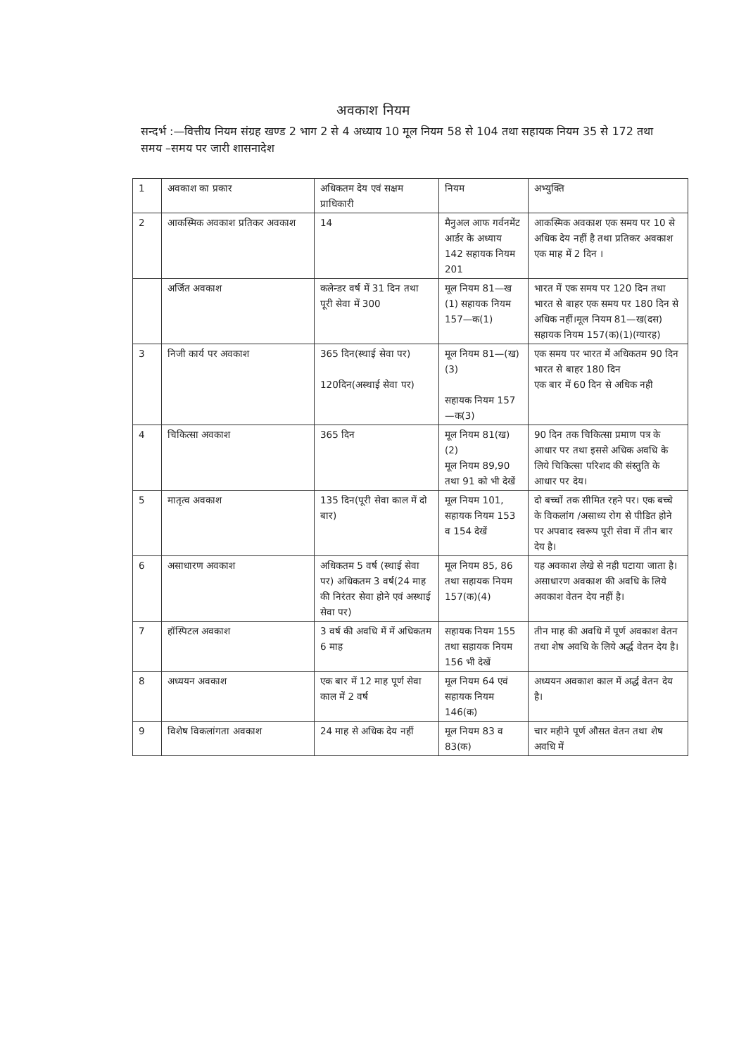अवकाश नियम
सन्दर्भ :—वित्तीय नियम संग्रह खण्ड 2 भाग 2 से 4 अध्याय 10 मूल नियम 58 से 104 तथा सहायक नियम 35 से 172 तथा समय –समय पर जारी शासनादेश
| 1 | अवकाश का प्रकार | अधिकतम देय एवं सक्षम प्राधिकारी | नियम | अभ्युक्ति |
| 2 | आकस्मिक अवकाश प्रतिकर अवकाश | 14 | मैनुअल आफ गर्वनमेंट आर्डर के अध्याय 142 सहायक नियम 201 | आकस्मिक अवकाश एक समय पर 10 से अधिक देय नहीं है तथा प्रतिकर अवकाश एक माह में 2 दिन । |
| | अर्जित अवकाश | कलेन्डर वर्ष में 31 दिन तथा पूरी सेवा में 300 | मूल नियम 81—ख (1) सहायक नियम 157—क(1) | भारत में एक समय पर 120 दिन तथा भारत से बाहर एक समय पर 180 दिन से अधिक नहीं।मूल नियम 81—ख(दस) सहायक नियम 157(क)(1)(ग्यारह) |
| 3 | निजी कार्य पर अवकाश | 365 दिन(स्थाई सेवा पर) 120दिन(अस्थाई सेवा पर) | मूल नियम 81—(ख)(3) सहायक नियम 157—क(3) | एक समय पर भारत में अधिकतम 90 दिन भारत से बाहर 180 दिन एक बार में 60 दिन से अधिक नही |
| 4 | चिकित्सा अवकाश | 365 दिन | मूल नियम 81(ख)(2) मूल नियम 89,90 तथा 91 को भी देखें | 90 दिन तक चिकित्सा प्रमाण पत्र के आधार पर तथा इससे अधिक अवधि के लिये चिकित्सा परिशद की संस्तुति के आधार पर देय। |
| 5 | मातृत्व अवकाश | 135 दिन(पूरी सेवा काल में दो बार) | मूल नियम 101, सहायक नियम 153 व 154 देखें | दो बच्चों तक सीमित रहने पर। एक बच्चे के विकलांग /असाध्य रोग से पीडित होने पर अपवाद स्वरूप पूरी सेवा में तीन बार देय है। |
| 6 | असाधारण अवकाश | अधिकतम 5 वर्ष (स्थाई सेवा पर) अधिकतम 3 वर्ष(24 माह की निरंतर सेवा होने एवं अस्थाई सेवा पर) | मूल नियम 85, 86 तथा सहायक नियम 157(क)(4) | यह अवकाश लेखे से नही घटाया जाता है। असाधारण अवकाश की अवधि के लिये अवकाश वेतन देय नहीं है। |
| 7 | हॉस्पिटल अवकाश | 3 वर्ष की अवधि में में अधिकतम 6 माह | सहायक नियम 155 तथा सहायक नियम 156 भी देखें | तीन माह की अवधि में पूर्ण अवकाश वेतन तथा शेष अवधि के लिये अर्द्ध वेतन देय है। |
| 8 | अध्ययन अवकाश | एक बार में 12 माह पूर्ण सेवा काल में 2 वर्ष | मूल नियम 64 एवं सहायक नियम 146(क) | अध्ययन अवकाश काल में अर्द्ध वेतन देय है। |
| 9 | विशेष विकलांगता अवकाश | 24 माह से अधिक देय नहीं | मूल नियम 83 व 83(क) | चार महीने पूर्ण औसत वेतन तथा शेष अवधि में |